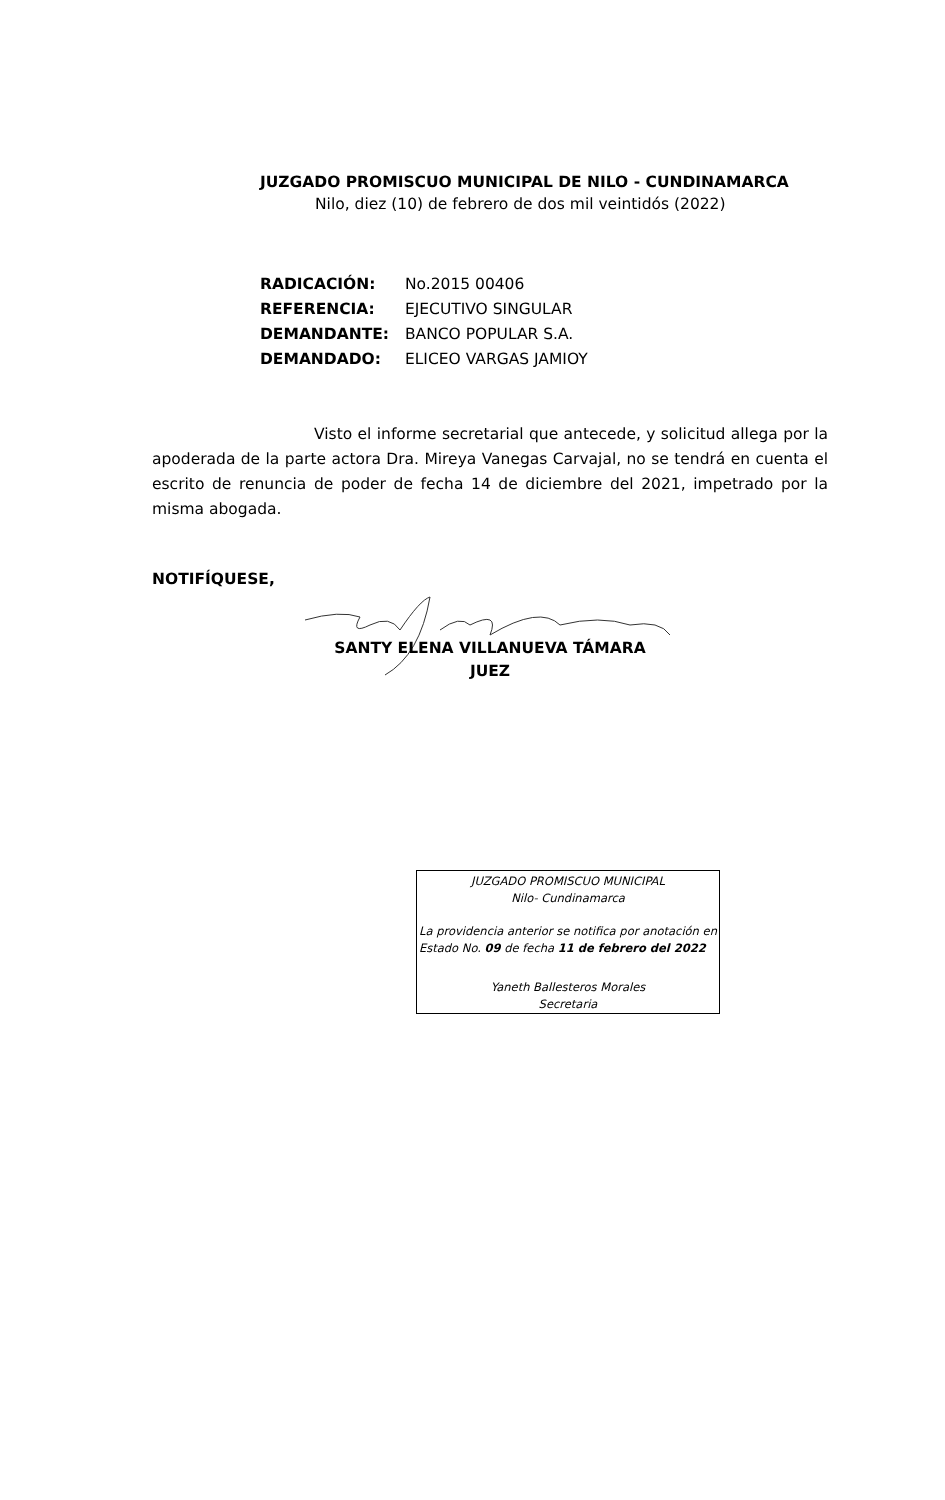JUZGADO PROMISCUO MUNICIPAL DE NILO - CUNDINAMARCA
Nilo, diez (10) de febrero de dos mil veintidós (2022)
RADICACIÓN: No.2015 00406
REFERENCIA: EJECUTIVO SINGULAR
DEMANDANTE: BANCO POPULAR S.A.
DEMANDADO: ELICEO VARGAS JAMIOY
Visto el informe secretarial que antecede, y solicitud allega por la apoderada de la parte actora Dra. Mireya Vanegas Carvajal, no se tendrá en cuenta el escrito de renuncia de poder de fecha 14 de diciembre del 2021, impetrado por la misma abogada.
NOTIFÍQUESE,
SANTY ELENA VILLANUEVA TÁMARA
JUEZ
JUZGADO PROMISCUO MUNICIPAL
Nilo- Cundinamarca
La providencia anterior se notifica por anotación en Estado No. 09 de fecha 11 de febrero del 2022
Yaneth Ballesteros Morales
Secretaria